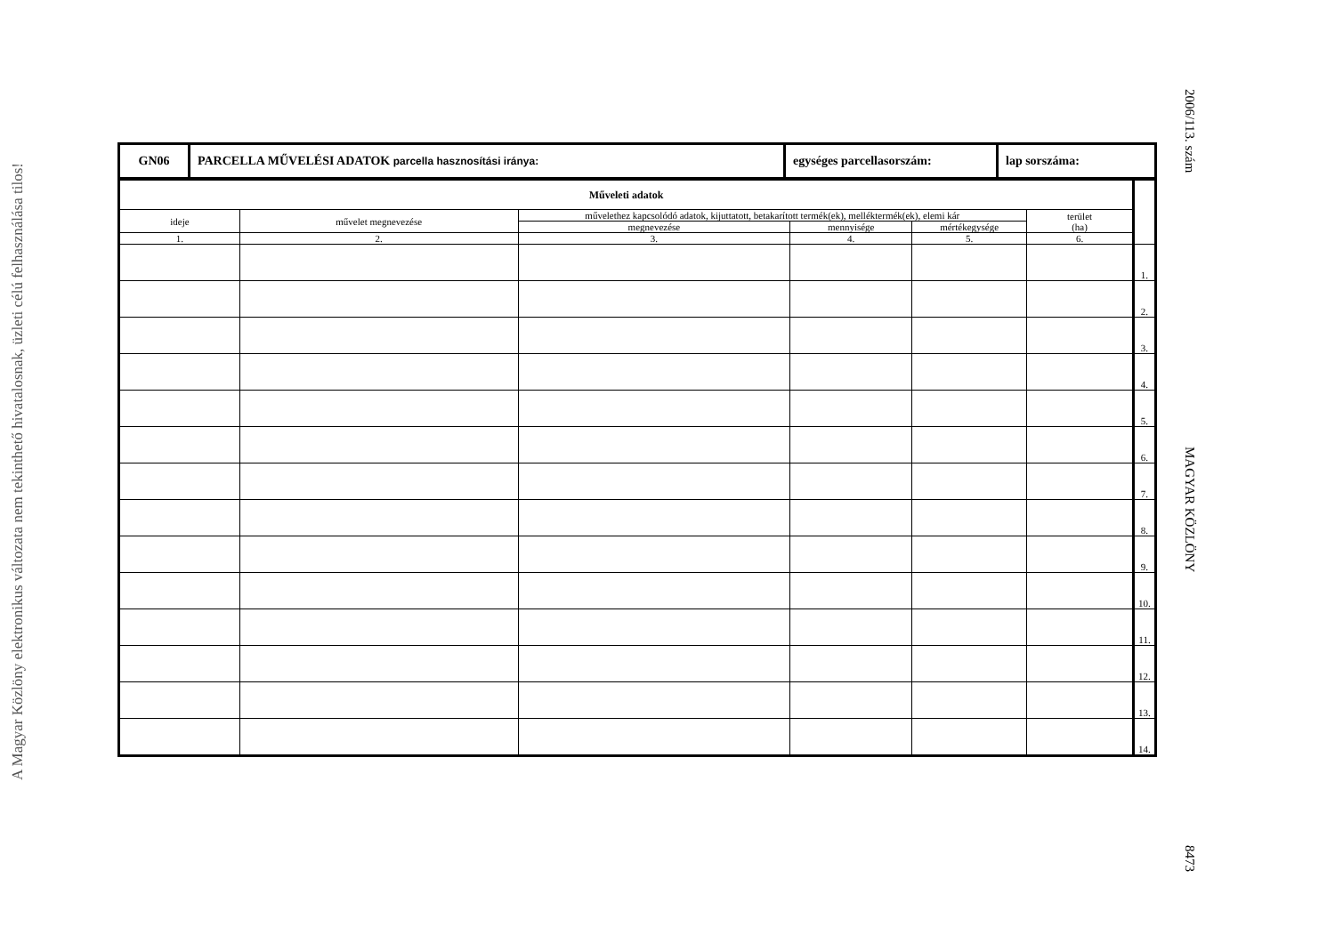A Magyar Közlöny elektronikus változata nem tekinthető hivatalosnak, üzleti célú felhasználása tilos!
2006/113. szám MAGYAR KÖZLÖNY 8473
| GN06 | PARCELLA MŰVELÉSI ADATOK parcella hasznosítási iránya: | egységes parcellasorszám: | lap sorszáma: |
| Műveleti adatok | | | | | | |
| ideje | művelet megnevezése | művelethez kapcsolódó adatok, kijuttatott, betakarított termék(ek), melléktermék(ek), elemi kár | | | terület (ha) | |
| | | megnevezése | mennyisége | mértékegysége | | |
| 1. | 2. | 3. | 4. | 5. | 6. | |
| | | | | | | 1. |
| | | | | | | 2. |
| | | | | | | 3. |
| | | | | | | 4. |
| | | | | | | 5. |
| | | | | | | 6. |
| | | | | | | 7. |
| | | | | | | 8. |
| | | | | | | 9. |
| | | | | | | 10. |
| | | | | | | 11. |
| | | | | | | 12. |
| | | | | | | 13. |
| | | | | | | 14. |